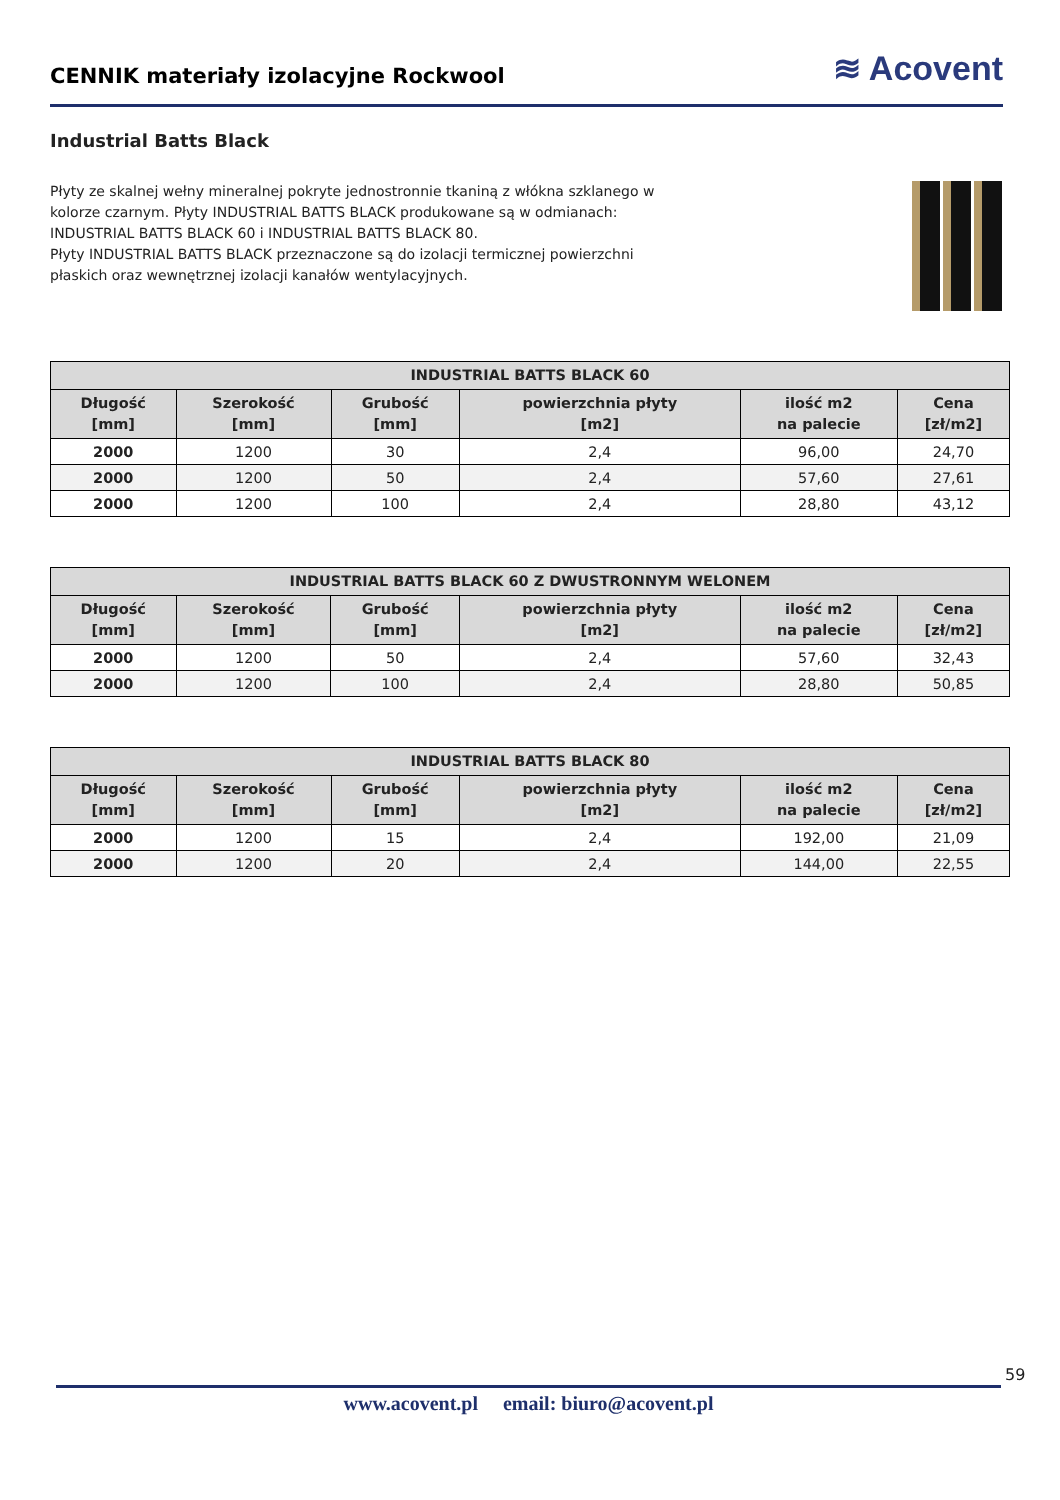CENNIK materiały izolacyjne Rockwool
≋ Acovent
Industrial Batts Black
Płyty ze skalnej wełny mineralnej pokryte jednostronnie tkaniną z włókna szklanego w kolorze czarnym. Płyty INDUSTRIAL BATTS BLACK produkowane są w odmianach: INDUSTRIAL BATTS BLACK 60 i INDUSTRIAL BATTS BLACK 80.
Płyty INDUSTRIAL BATTS BLACK przeznaczone są do izolacji termicznej powierzchni płaskich oraz wewnętrznej izolacji kanałów wentylacyjnych.
| INDUSTRIAL BATTS BLACK 60 | | | | | |
| --- | --- | --- | --- | --- | --- |
| Długość [mm] | Szerokość [mm] | Grubość [mm] | powierzchnia płyty [m2] | ilość m2 na palecie | Cena [zł/m2] |
| 2000 | 1200 | 30 | 2,4 | 96,00 | 24,70 |
| 2000 | 1200 | 50 | 2,4 | 57,60 | 27,61 |
| 2000 | 1200 | 100 | 2,4 | 28,80 | 43,12 |
| INDUSTRIAL BATTS BLACK 60 Z DWUSTRONNYM WELONEM | | | | | |
| --- | --- | --- | --- | --- | --- |
| Długość [mm] | Szerokość [mm] | Grubość [mm] | powierzchnia płyty [m2] | ilość m2 na palecie | Cena [zł/m2] |
| 2000 | 1200 | 50 | 2,4 | 57,60 | 32,43 |
| 2000 | 1200 | 100 | 2,4 | 28,80 | 50,85 |
| INDUSTRIAL BATTS BLACK 80 | | | | | |
| --- | --- | --- | --- | --- | --- |
| Długość [mm] | Szerokość [mm] | Grubość [mm] | powierzchnia płyty [m2] | ilość m2 na palecie | Cena [zł/m2] |
| 2000 | 1200 | 15 | 2,4 | 192,00 | 21,09 |
| 2000 | 1200 | 20 | 2,4 | 144,00 | 22,55 |
59
www.acovent.pl email: biuro@acovent.pl